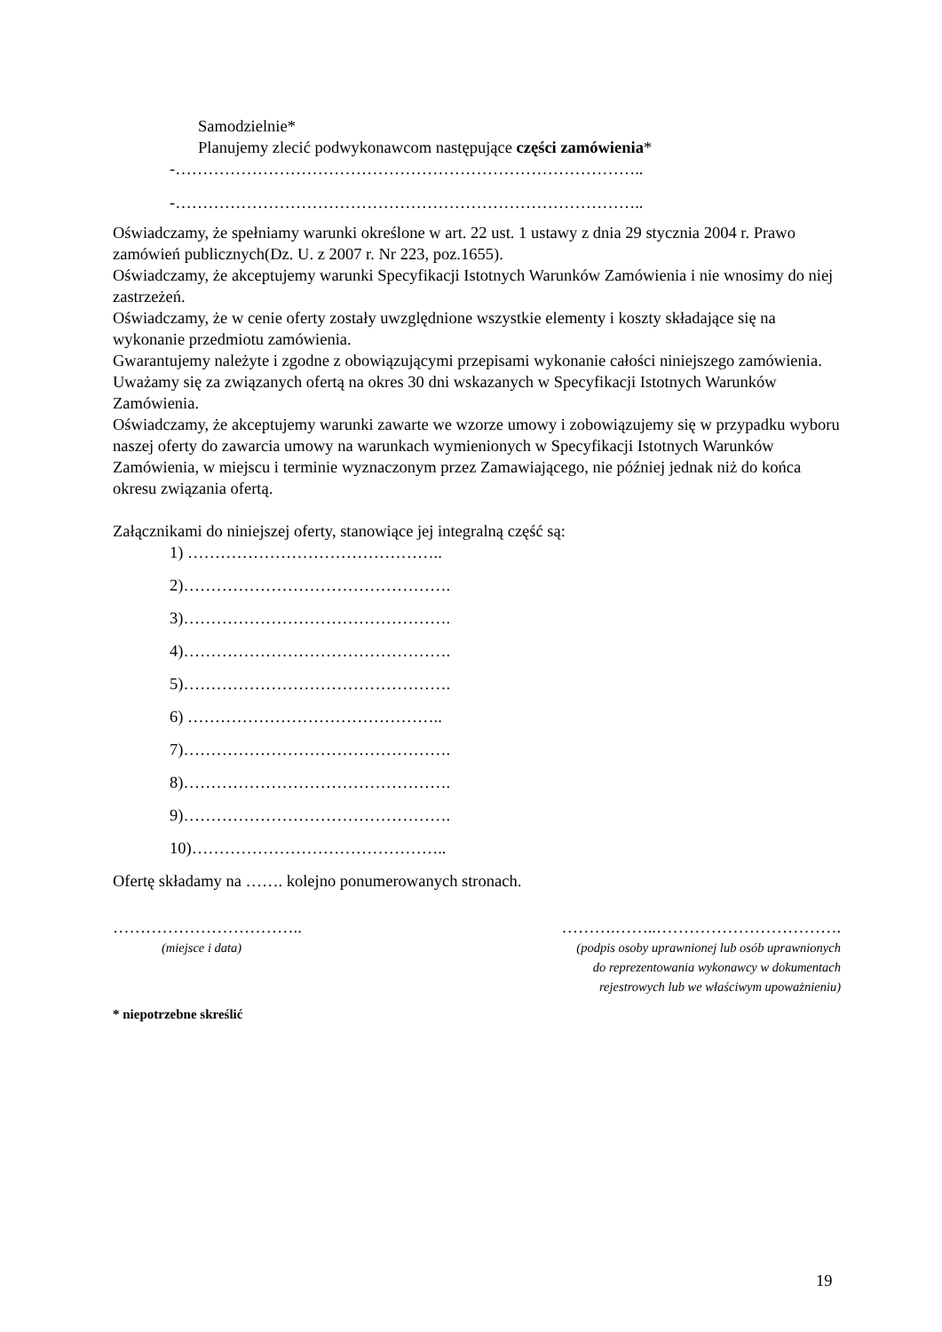Samodzielnie*
Planujemy zlecić podwykonawcom następujące części zamówienia*
-…………………………………………………………………………..
-…………………………………………………………………………..
Oświadczamy, że spełniamy warunki określone w art. 22 ust. 1 ustawy z dnia 29 stycznia 2004 r. Prawo zamówień publicznych(Dz. U. z 2007 r. Nr 223, poz.1655).
Oświadczamy, że akceptujemy warunki Specyfikacji Istotnych Warunków Zamówienia i nie wnosimy do niej zastrzeżeń.
Oświadczamy, że w cenie oferty zostały uwzględnione wszystkie elementy i koszty składające się na wykonanie przedmiotu zamówienia.
Gwarantujemy należyte i zgodne z obowiązującymi przepisami wykonanie całości niniejszego zamówienia.
Uważamy się za związanych ofertą na okres 30 dni wskazanych w Specyfikacji Istotnych Warunków Zamówienia.
Oświadczamy, że akceptujemy warunki zawarte we wzorze umowy i zobowiązujemy się w przypadku wyboru naszej oferty do zawarcia umowy na warunkach wymienionych w Specyfikacji Istotnych Warunków Zamówienia, w miejscu i terminie wyznaczonym przez Zamawiającego, nie później jednak niż do końca okresu związania ofertą.
Załącznikami do niniejszej oferty, stanowiące jej integralną część są:
1) ………………………………………..
2)………………………………………….
3)………………………………………….
4)………………………………………….
5)………………………………………….
6) ………………………………………..
7)………………………………………….
8)………………………………………….
9)………………………………………….
10)………………………………………..
Ofertę składamy na ……. kolejno ponumerowanych stronach.
……………………………..
(miejsce i data)
……….……..…………………………….
(podpis osoby uprawnionej lub osób uprawnionych
do reprezentowania wykonawcy w dokumentach
rejestrowych lub we właściwym upoważnieniu)
* niepotrzebne skreślić
19